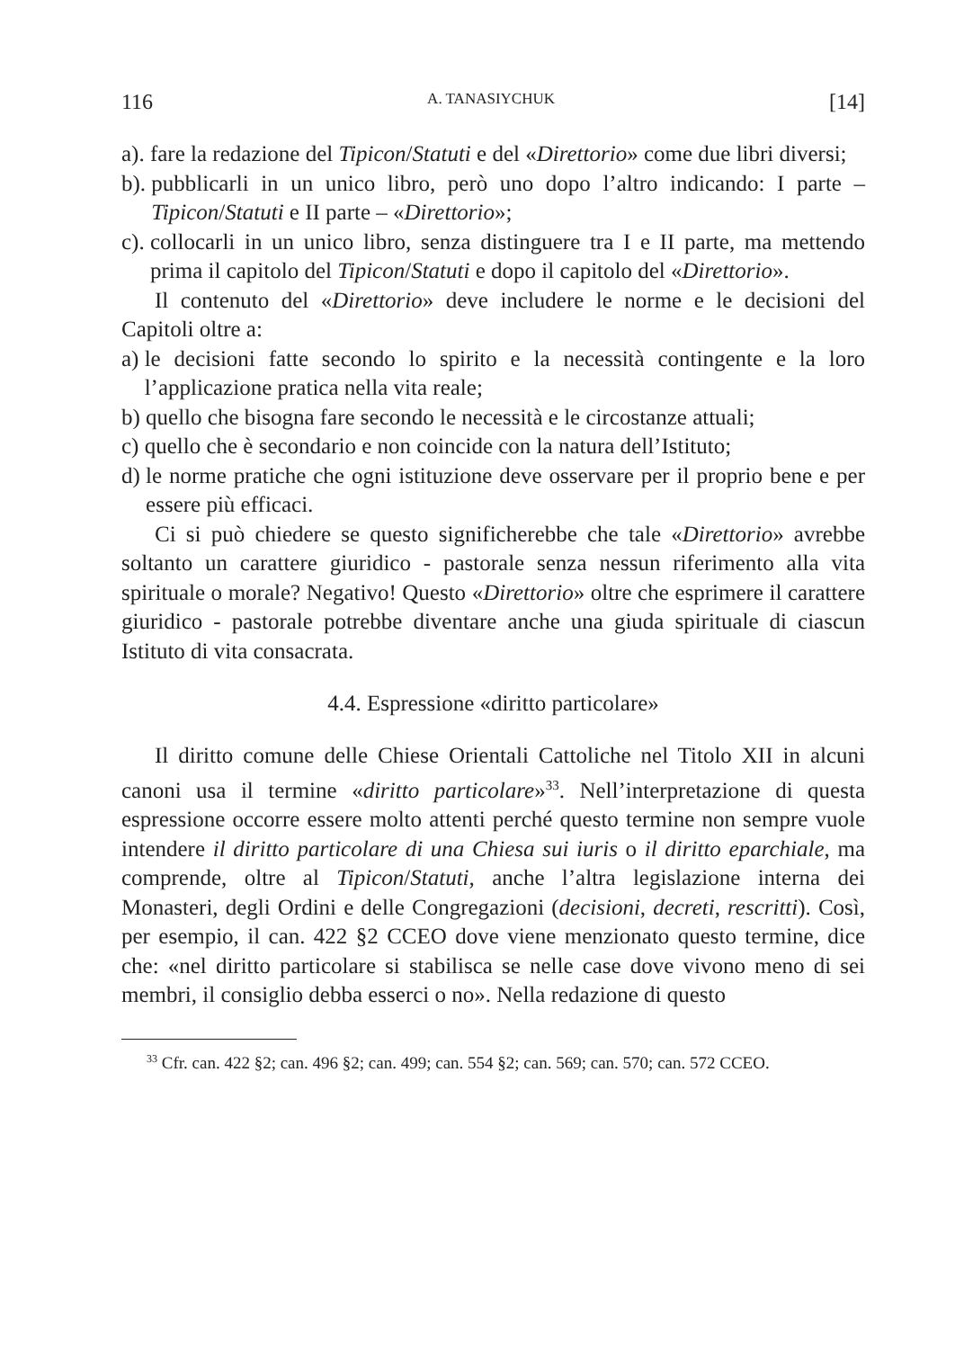116 A. TANASIYCHUK [14]
a). fare la redazione del Tipicon/Statuti e del «Direttorio» come due libri diversi;
b). pubblicarli in un unico libro, però uno dopo l’altro indicando: I parte – Tipicon/Statuti e II parte – «Direttorio»;
c). collocarli in un unico libro, senza distinguere tra I e II parte, ma mettendo prima il capitolo del Tipicon/Statuti e dopo il capitolo del «Direttorio».
Il contenuto del «Direttorio» deve includere le norme e le decisioni del Capitoli oltre a:
a) le decisioni fatte secondo lo spirito e la necessità contingente e la loro l’applicazione pratica nella vita reale;
b) quello che bisogna fare secondo le necessità e le circostanze attuali;
c) quello che è secondario e non coincide con la natura dell’Istituto;
d) le norme pratiche che ogni istituzione deve osservare per il proprio bene e per essere più efficaci.
Ci si può chiedere se questo significherebbe che tale «Direttorio» avrebbe soltanto un carattere giuridico - pastorale senza nessun riferimento alla vita spirituale o morale? Negativo! Questo «Direttorio» oltre che esprimere il carattere giuridico - pastorale potrebbe diventare anche una giuda spirituale di ciascun Istituto di vita consacrata.
4.4. Espressione «diritto particolare»
Il diritto comune delle Chiese Orientali Cattoliche nel Titolo XII in alcuni canoni usa il termine «diritto particolare»<sup>33</sup>. Nell’interpretazione di questa espressione occorre essere molto attenti perché questo termine non sempre vuole intendere il diritto particolare di una Chiesa sui iuris o il diritto eparchiale, ma comprende, oltre al Tipicon/Statuti, anche l’altra legislazione interna dei Monasteri, degli Ordini e delle Congregazioni (decisioni, decreti, rescritti). Così, per esempio, il can. 422 §2 CCEO dove viene menzionato questo termine, dice che: «nel diritto particolare si stabilisca se nelle case dove vivono meno di sei membri, il consiglio debba esserci o no». Nella redazione di questo
<sup>33</sup> Cfr. can. 422 §2; can. 496 §2; can. 499; can. 554 §2; can. 569; can. 570; can. 572 CCEO.